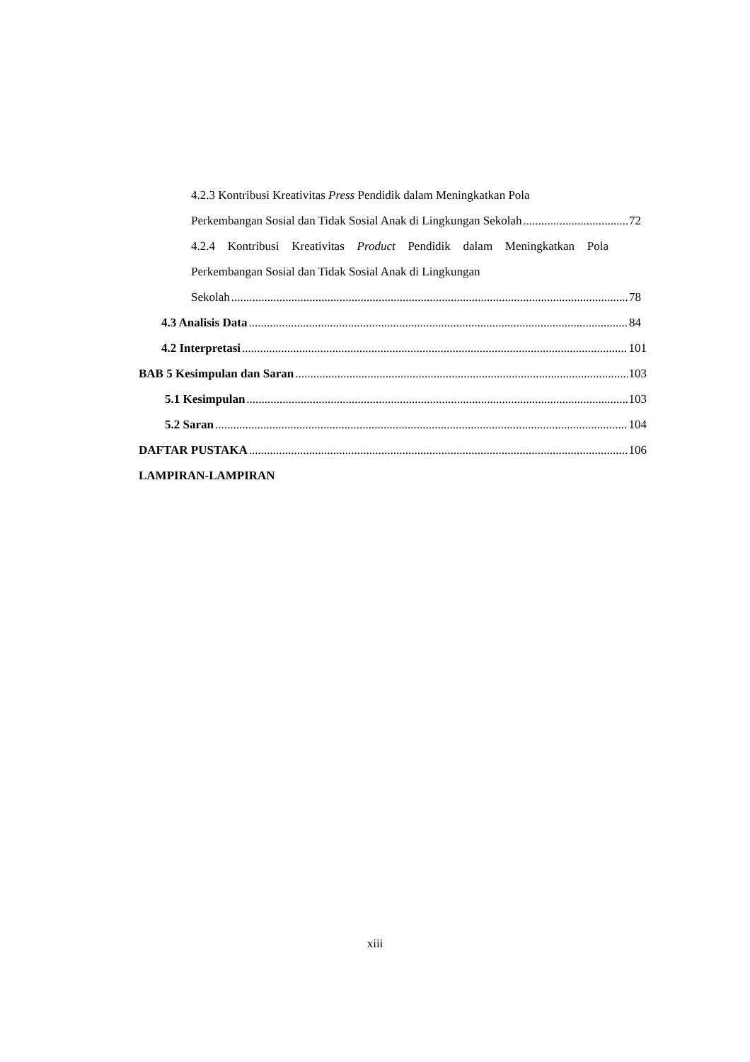4.2.3 Kontribusi Kreativitas Press Pendidik dalam Meningkatkan Pola
Perkembangan Sosial dan Tidak Sosial Anak di Lingkungan Sekolah 72
4.2.4 Kontribusi Kreativitas Product Pendidik dalam Meningkatkan Pola Perkembangan Sosial dan Tidak Sosial Anak di Lingkungan
Sekolah 78
4.3 Analisis Data 84
4.2 Interpretasi 101
BAB 5 Kesimpulan dan Saran 103
5.1 Kesimpulan 103
5.2 Saran 104
DAFTAR PUSTAKA 106
LAMPIRAN-LAMPIRAN
xiii